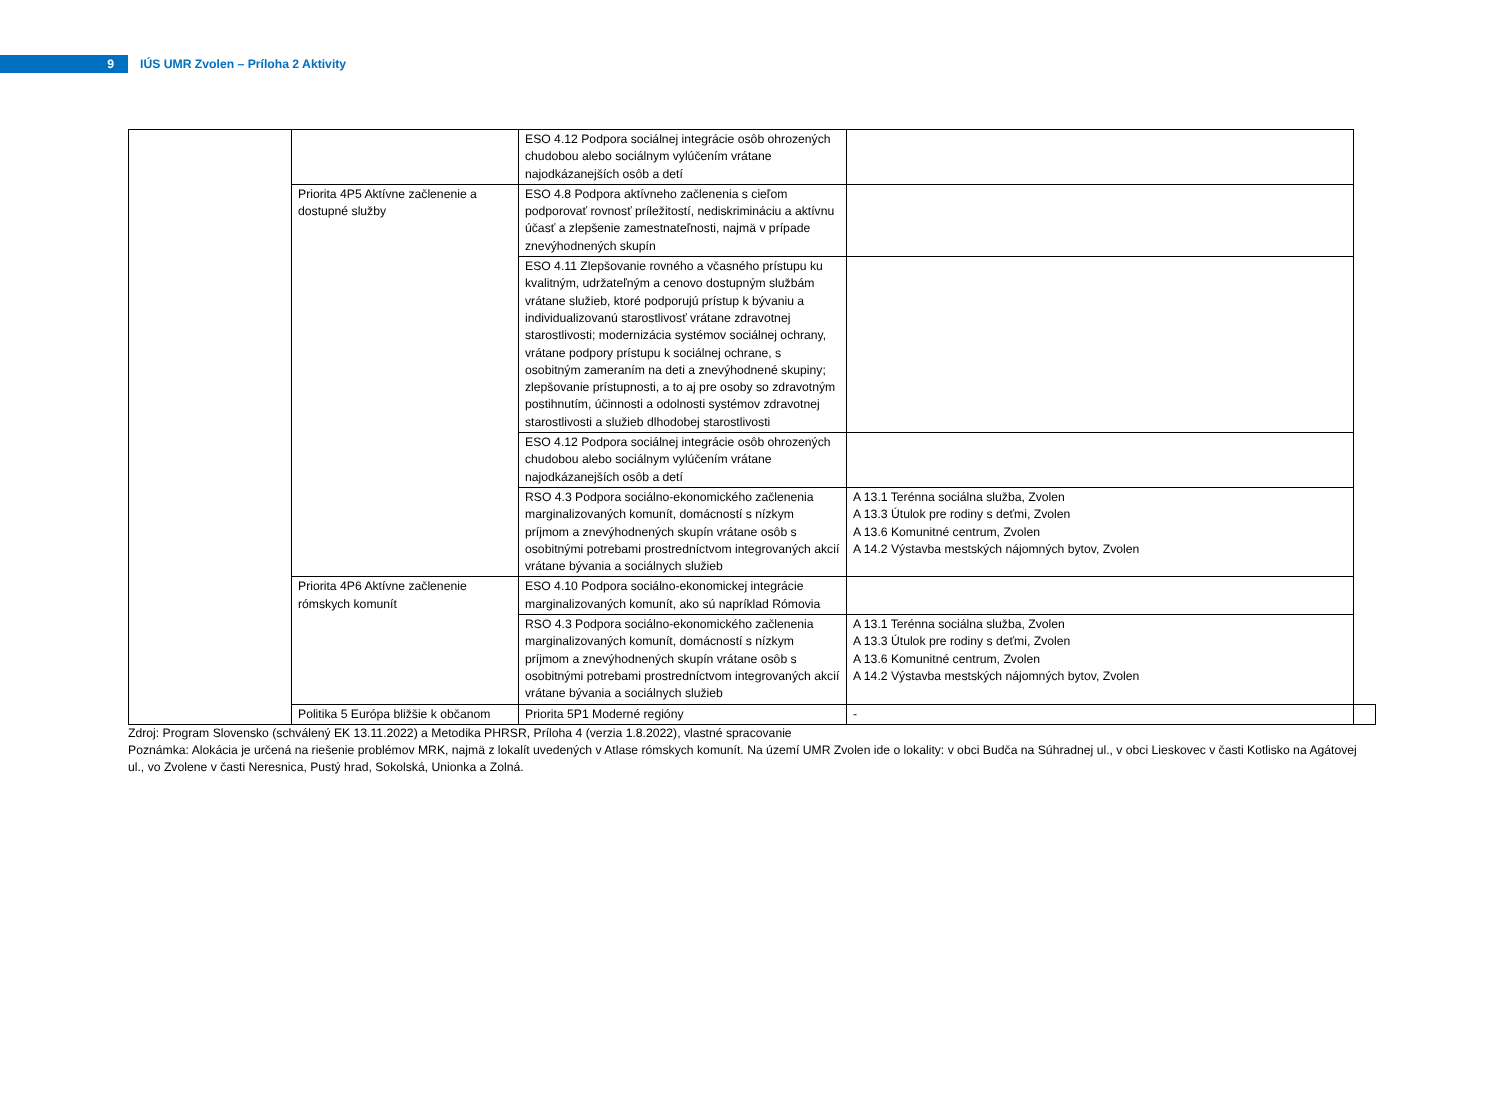9
IÚS UMR Zvolen – Príloha 2 Aktivity
| | | ESO 4.12 Podpora sociálnej integrácie osôb ohrozených chudobou alebo sociálnym vylúčením vrátane najodkázanejších osôb a detí | | |
| | Priorita 4P5 Aktívne začlenenie a dostupné služby | ESO 4.8 Podpora aktívneho začlenenia s cieľom podporovať rovnosť príležitostí, nediskrimináciu a aktívnu účasť a zlepšenie zamestnateľnosti, najmä v prípade znevýhodnených skupín | | |
| | | ESO 4.11 Zlepšovanie rovného a včasného prístupu ku kvalitným, udržateľným a cenovo dostupným službám vrátane služieb, ktoré podporujú prístup k bývaniu a individualizovanú starostlivosť vrátane zdravotnej starostlivosti; modernizácia systémov sociálnej ochrany, vrátane podpory prístupu k sociálnej ochrane, s osobitným zameraním na deti a znevýhodnené skupiny; zlepšovanie prístupnosti, a to aj pre osoby so zdravotným postihnutím, účinnosti a odolnosti systémov zdravotnej starostlivosti a služieb dlhodobej starostlivosti | | |
| | | ESO 4.12 Podpora sociálnej integrácie osôb ohrozených chudobou alebo sociálnym vylúčením vrátane najodkázanejších osôb a detí | | |
| | | RSO 4.3 Podpora sociálno-ekonomického začlenenia marginalizovaných komunít, domácností s nízkym príjmom a znevýhodnených skupín vrátane osôb s osobitnými potrebami prostredníctvom integrovaných akcií vrátane bývania a sociálnych služieb | A 13.1 Terénna sociálna služba, Zvolen A 13.3 Útulok pre rodiny s deťmi, Zvolen A 13.6 Komunitné centrum, Zvolen A 14.2 Výstavba mestských nájomných bytov, Zvolen | |
| | Priorita 4P6 Aktívne začlenenie rómskych komunít | ESO 4.10 Podpora sociálno-ekonomickej integrácie marginalizovaných komunít, ako sú napríklad Rómovia | | |
| | | RSO 4.3 Podpora sociálno-ekonomického začlenenia marginalizovaných komunít, domácností s nízkym príjmom a znevýhodnených skupín vrátane osôb s osobitnými potrebami prostredníctvom integrovaných akcií vrátane bývania a sociálnych služieb | A 13.1 Terénna sociálna služba, Zvolen A 13.3 Útulok pre rodiny s deťmi, Zvolen A 13.6 Komunitné centrum, Zvolen A 14.2 Výstavba mestských nájomných bytov, Zvolen | |
| | Politika 5 Európa bližšie k občanom | Priorita 5P1 Moderné regióny | - | |
Zdroj: Program Slovensko (schválený EK 13.11.2022) a Metodika PHRSR, Príloha 4 (verzia 1.8.2022), vlastné spracovanie
Poznámka: Alokácia je určená na riešenie problémov MRK, najmä z lokalít uvedených v Atlase rómskych komunít. Na území UMR Zvolen ide o lokality: v obci Budča na Súhradnej ul., v obci Lieskovec v časti Kotlisko na Agátovej ul., vo Zvolene v časti Neresnica, Pustý hrad, Sokolská, Unionka a Zolná.